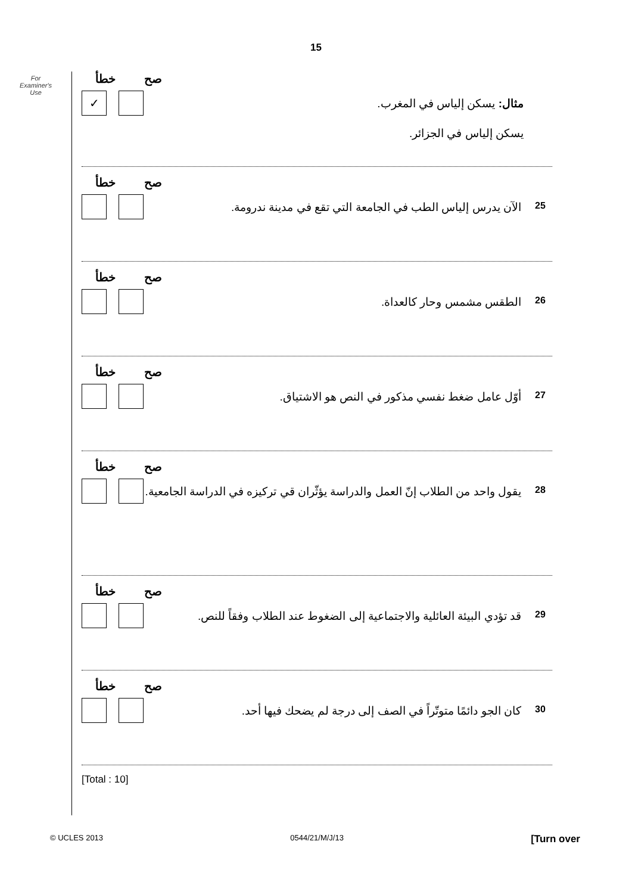15
For
Examiner's
Use
خطأ صح
✓
مثال: يسكن إلياس في المغرب.
يسكن إلياس في الجزائر.
خطأ صح
25 الآن يدرس إلياس الطب في الجامعة التي تقع في مدينة ندرومة.
خطأ صح
26 الطقس مشمس وحار كالعداة.
خطأ صح
27 أوّل عامل ضغط نفسي مذكور في النص هو الاشتياق.
خطأ صح
28 يقول واحد من الطلاب إنّ العمل والدراسة يؤثّران قي تركيزه في الدراسة الجامعية.
خطأ صح
29 قد تؤدي البيئة العائلية والاجتماعية إلى الضغوط عند الطلاب وفقاً للنص.
خطأ صح
30 كان الجو دائمًا متوتّراً في الصف إلى درجة لم يضحك فيها أحد.
[Total : 10]
© UCLES 2013 0544/21/M/J/13 [Turn over